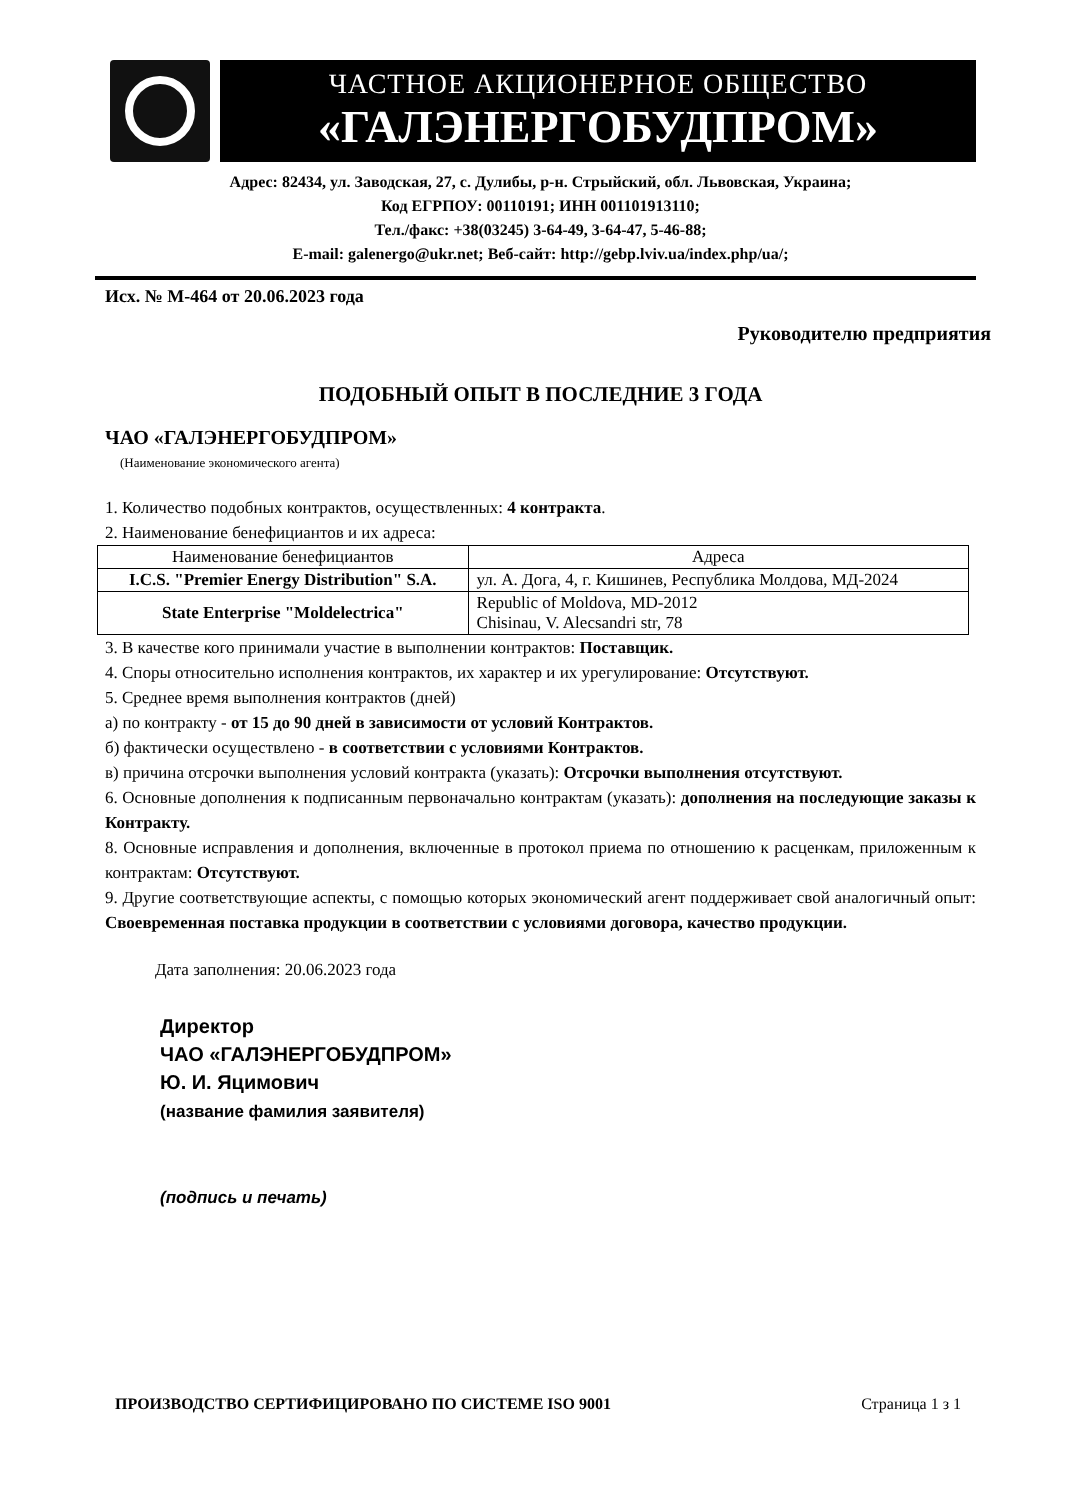ЧАСТНОЕ АКЦИОНЕРНОЕ ОБЩЕСТВО
«ГАЛЭНЕРГОБУДПРОМ»
Адрес: 82434, ул. Заводская, 27, с. Дулибы, р-н. Стрыйский, обл. Львовская, Украина;
Код ЕГРПОУ: 00110191; ИНН 001101913110;
Тел./факс: +38(03245) 3-64-49, 3-64-47, 5-46-88;
E-mail: galenergo@ukr.net; Веб-сайт: http://gebp.lviv.ua/index.php/ua/;
Исх. № М-464 от 20.06.2023 года
Руководителю предприятия
ПОДОБНЫЙ ОПЫТ В ПОСЛЕДНИЕ 3 ГОДА
ЧАО «ГАЛЭНЕРГОБУДПРОМ»
(Наименование экономического агента)
1. Количество подобных контрактов, осуществленных: 4 контракта.
2. Наименование бенефициантов и их адреса:
| Наименование бенефициантов | Адреса |
| --- | --- |
| I.C.S. "Premier Energy Distribution" S.A. | ул. А. Дога, 4, г. Кишинев, Республика Молдова, МД-2024 |
| State Enterprise "Moldelectrica" | Republic of Moldova, MD-2012 Chisinau, V. Alecsandri str, 78 |
3. В качестве кого принимали участие в выполнении контрактов: Поставщик.
4. Споры относительно исполнения контрактов, их характер и их урегулирование: Отсутствуют.
5. Среднее время выполнения контрактов (дней)
а) по контракту - от 15 до 90 дней в зависимости от условий Контрактов.
б) фактически осуществлено - в соответствии с условиями Контрактов.
в) причина отсрочки выполнения условий контракта (указать): Отсрочки выполнения отсутствуют.
6. Основные дополнения к подписанным первоначально контрактам (указать): дополнения на последующие заказы к Контракту.
8. Основные исправления и дополнения, включенные в протокол приема по отношению к расценкам, приложенным к контрактам: Отсутствуют.
9. Другие соответствующие аспекты, с помощью которых экономический агент поддерживает свой аналогичный опыт: Своевременная поставка продукции в соответствии с условиями договора, качество продукции.
Дата заполнения: 20.06.2023 года
Директор
ЧАО «ГАЛЭНЕРГОБУДПРОМ»
Ю. И. Яцимович
(название фамилия заявителя)
(подпись и печать)
ПРОИЗВОДСТВО СЕРТИФИЦИРОВАНО ПО СИСТЕМЕ ISO 9001 Страница 1 з 1